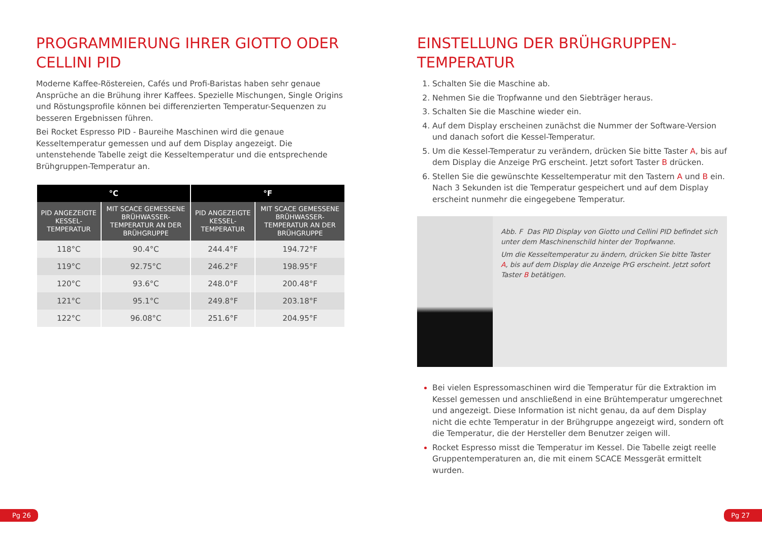PROGRAMMIERUNG IHRER GIOTTO ODER CELLINI PID
Moderne Kaffee-Röstereien, Cafés und Profi-Baristas haben sehr genaue Ansprüche an die Brühung ihrer Kaffees. Spezielle Mischungen, Single Origins und Röstungsprofile können bei differenzierten Temperatur-Sequenzen zu besseren Ergebnissen führen.
Bei Rocket Espresso PID - Baureihe Maschinen wird die genaue Kesseltemperatur gemessen und auf dem Display angezeigt. Die untenstehende Tabelle zeigt die Kesseltemperatur und die entsprechende Brühgruppen-Temperatur an.
| °C | | °F | |
| --- | --- | --- | --- |
| PID ANGEZEIGTE KESSEL-TEMPERATUR | MIT SCACE GEMESSENE BRÜHWASSER-TEMPERATUR AN DER BRÜHGRUPPE | PID ANGEZEIGTE KESSEL-TEMPERATUR | MIT SCACE GEMESSENE BRÜHWASSER-TEMPERATUR AN DER BRÜHGRUPPE |
| 118°C | 90.4°C | 244.4°F | 194.72°F |
| 119°C | 92.75°C | 246.2°F | 198.95°F |
| 120°C | 93.6°C | 248.0°F | 200.48°F |
| 121°C | 95.1°C | 249.8°F | 203.18°F |
| 122°C | 96.08°C | 251.6°F | 204.95°F |
EINSTELLUNG DER BRÜHGRUPPEN-TEMPERATUR
Schalten Sie die Maschine ab.
Nehmen Sie die Tropfwanne und den Siebträger heraus.
Schalten Sie die Maschine wieder ein.
Auf dem Display erscheinen zunächst die Nummer der Software-Version und danach sofort die Kessel-Temperatur.
Um die Kessel-Temperatur zu verändern, drücken Sie bitte Taster A, bis auf dem Display die Anzeige PrG erscheint. Jetzt sofort Taster B drücken.
Stellen Sie die gewünschte Kesseltemperatur mit den Tastern A und B ein. Nach 3 Sekunden ist die Temperatur gespeichert und auf dem Display erscheint nunmehr die eingegebene Temperatur.
Abb. F Das PID Display von Giotto und Cellini PID befindet sich unter dem Maschinenschild hinter der Tropfwanne.
Um die Kesseltemperatur zu ändern, drücken Sie bitte Taster A, bis auf dem Display die Anzeige PrG erscheint. Jetzt sofort Taster B betätigen.
Bei vielen Espressomaschinen wird die Temperatur für die Extraktion im Kessel gemessen und anschließend in eine Brühtemperatur umgerechnet und angezeigt. Diese Information ist nicht genau, da auf dem Display nicht die echte Temperatur in der Brühgruppe angezeigt wird, sondern oft die Temperatur, die der Hersteller dem Benutzer zeigen will.
Rocket Espresso misst die Temperatur im Kessel. Die Tabelle zeigt reelle Gruppentemperaturen an, die mit einem SCACE Messgerät ermittelt wurden.
Pg 26 Pg 27